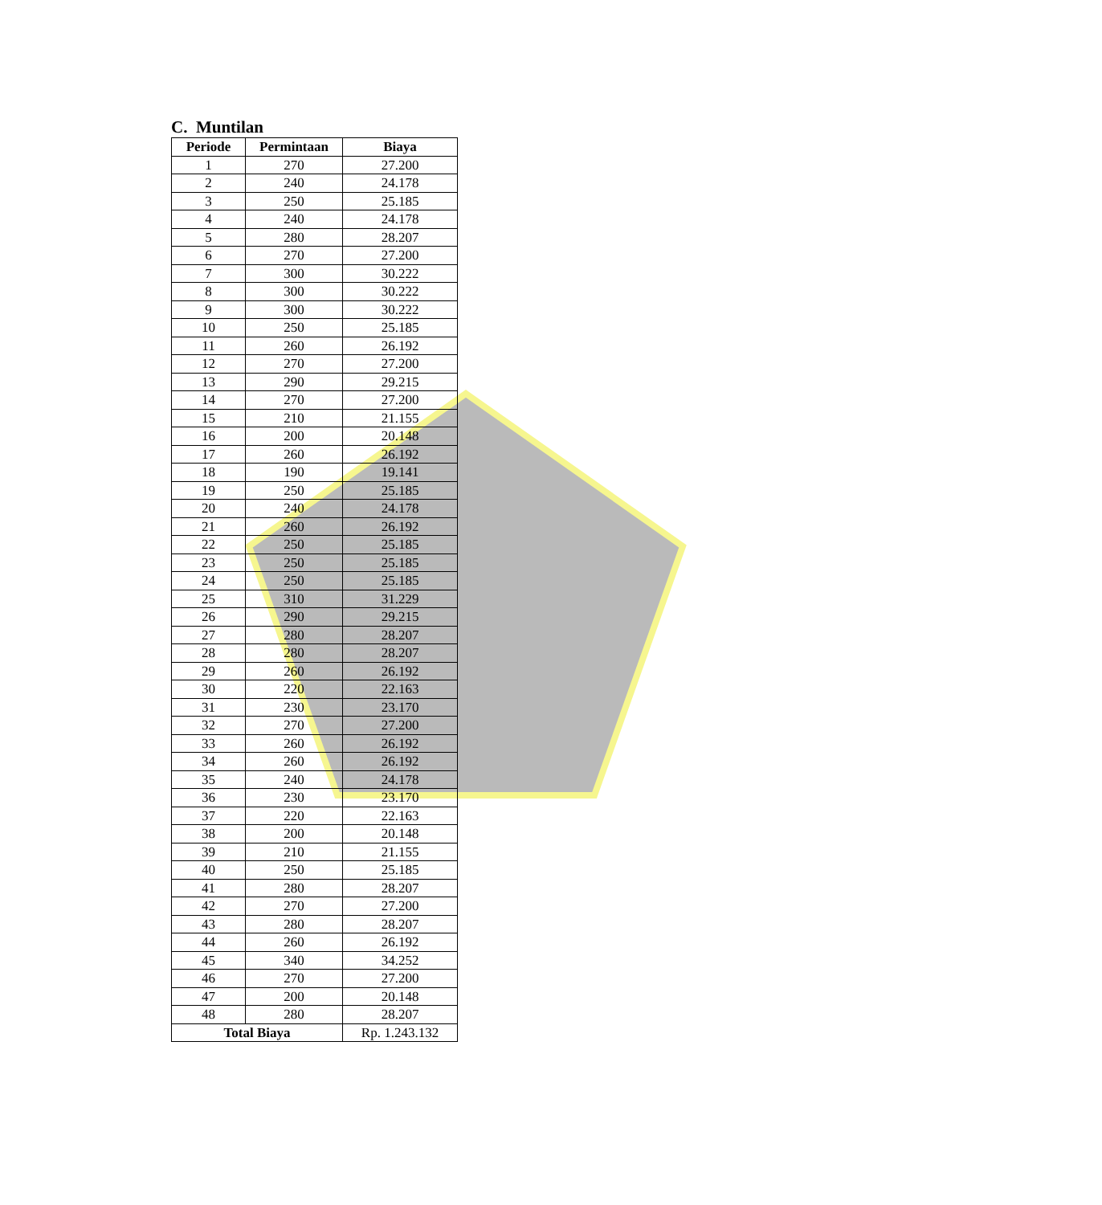C. Muntilan
| Periode | Permintaan | Biaya |
| --- | --- | --- |
| 1 | 270 | 27.200 |
| 2 | 240 | 24.178 |
| 3 | 250 | 25.185 |
| 4 | 240 | 24.178 |
| 5 | 280 | 28.207 |
| 6 | 270 | 27.200 |
| 7 | 300 | 30.222 |
| 8 | 300 | 30.222 |
| 9 | 300 | 30.222 |
| 10 | 250 | 25.185 |
| 11 | 260 | 26.192 |
| 12 | 270 | 27.200 |
| 13 | 290 | 29.215 |
| 14 | 270 | 27.200 |
| 15 | 210 | 21.155 |
| 16 | 200 | 20.148 |
| 17 | 260 | 26.192 |
| 18 | 190 | 19.141 |
| 19 | 250 | 25.185 |
| 20 | 240 | 24.178 |
| 21 | 260 | 26.192 |
| 22 | 250 | 25.185 |
| 23 | 250 | 25.185 |
| 24 | 250 | 25.185 |
| 25 | 310 | 31.229 |
| 26 | 290 | 29.215 |
| 27 | 280 | 28.207 |
| 28 | 280 | 28.207 |
| 29 | 260 | 26.192 |
| 30 | 220 | 22.163 |
| 31 | 230 | 23.170 |
| 32 | 270 | 27.200 |
| 33 | 260 | 26.192 |
| 34 | 260 | 26.192 |
| 35 | 240 | 24.178 |
| 36 | 230 | 23.170 |
| 37 | 220 | 22.163 |
| 38 | 200 | 20.148 |
| 39 | 210 | 21.155 |
| 40 | 250 | 25.185 |
| 41 | 280 | 28.207 |
| 42 | 270 | 27.200 |
| 43 | 280 | 28.207 |
| 44 | 260 | 26.192 |
| 45 | 340 | 34.252 |
| 46 | 270 | 27.200 |
| 47 | 200 | 20.148 |
| 48 | 280 | 28.207 |
| Total Biaya | | Rp. 1.243.132 |